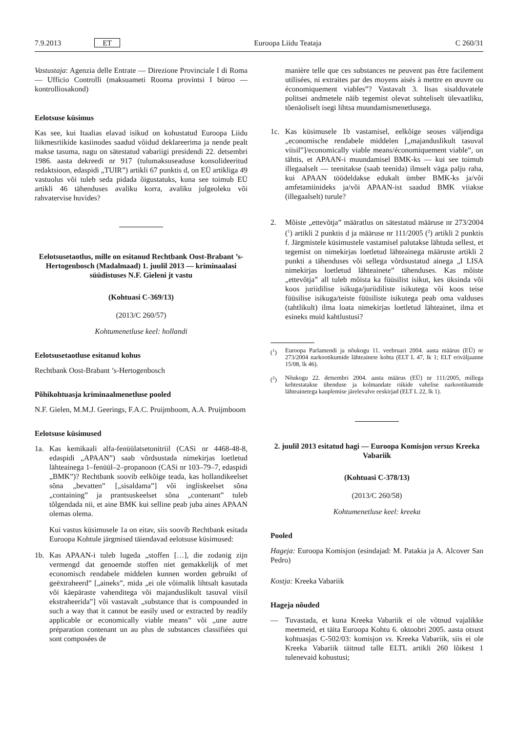7.9.2013 ET Euroopa Liidu Teataja C 260/31
Vastustaja: Agenzia delle Entrate — Direzione Provinciale I di Roma — Ufficio Controlli (maksuameti Rooma provintsi I büroo — kontrolliosakond)
Eelotsuse küsimus
Kas see, kui Itaalias elavad isikud on kohustatud Euroopa Liidu liikmesriikide kasiinodes saadud võidud deklareerima ja nende pealt makse tasuma, nagu on sätestatud vabariigi presidendi 22. detsembri 1986. aasta dekreedi nr 917 (tulumaksuseaduse konsolideeritud redaktsioon, edaspidi „TUIR”) artikli 67 punktis d, on EÜ artikliga 49 vastuolus või tuleb seda pidada õigustatuks, kuna see toimub EÜ artikli 46 tähenduses avaliku korra, avaliku julgeoleku või rahvatervise huvides?
Eelotsusetaotlus, mille on esitanud Rechtbank Oost-Brabant ’s-Hertogenbosch (Madalmaad) 1. juulil 2013 — kriminaalasi süüdistuses N.F. Gieleni jt vastu
(Kohtuasi C-369/13)
(2013/C 260/57)
Kohtumenetluse keel: hollandi
Eelotsusetaotluse esitanud kohus
Rechtbank Oost-Brabant ’s-Hertogenbosch
Põhikohtuasja kriminaalmenetluse pooled
N.F. Gielen, M.M.J. Geerings, F.A.C. Pruijmboom, A.A. Pruijmboom
Eelotsuse küsimused
1a. Kas kemikaali alfa-fenüülatsetonitriil (CASi nr 4468-48-8, edaspidi „APAAN”) saab võrdsustada nimekirjas loetletud lähteainega 1–fenüül–2–propanoon (CASi nr 103–79–7, edaspidi „BMK”)? Rechtbank soovib eelkõige teada, kas hollandikeelset sõna „bevatten” [„sisaldama”] või ingliskeelset sõna „containing” ja prantsuskeelset sõna „contenant” tuleb tõlgendada nii, et aine BMK kui selline peab juba aines APAAN olemas olema.
Kui vastus küsimusele 1a on eitav, siis soovib Rechtbank esitada Euroopa Kohtule järgmised täiendavad eelotsuse küsimused:
1b. Kas APAAN-i tuleb lugeda „stoffen […], die zodanig zijn vermengd dat genoemde stoffen niet gemakkelijk of met economisch rendabele middelen kunnen worden gebruikt of geëxtraheerd” [„aineks”, mida „ei ole võimalik lihtsalt kasutada või käepäraste vahenditega või majanduslikult tasuval viisil ekstraheerida”] või vastavalt „substance that is compounded in such a way that it cannot be easily used or extracted by readily applicable or economically viable means” või „une autre préparation contenant un au plus de substances classifiées qui sont composées de
manière telle que ces substances ne peuvent pas être facilement utilisées, ni extraites par des moyens aisés à mettre en œuvre ou économiquement viables”? Vastavalt 3. lisas sisalduvatele politsei andmetele näib tegemist olevat suhteliselt ülevaatliku, tõenäoliselt isegi lihtsa muundamismenetlusega.
1c. Kas küsimusele 1b vastamisel, eelkõige seoses väljendiga „economische rendabele middelen [„majanduslikult tasuval viisil”]/economically viable means/économiquement viable”, on tähtis, et APAAN-i muundamisel BMK-ks — kui see toimub illegaalselt — teenitakse (saab teenida) ilmselt väga palju raha, kui APAAN töödeldakse edukalt ümber BMK-ks ja/või amfetamiinideks ja/või APAAN-ist saadud BMK viiakse (illegaalselt) turule?
2. Mõiste „ettevõtja” määratlus on sätestatud määruse nr 273/2004 (<sup>1</sup>) artikli 2 punktis d ja määruse nr 111/2005 (<sup>2</sup>) artikli 2 punktis f. Järgmistele küsimustele vastamisel palutakse lähtuda sellest, et tegemist on nimekirjas loetletud lähteainega määruste artikli 2 punkti a tähenduses või sellega võrdsustatud ainega „I LISA nimekirjas loetletud lähteainete” tähenduses. Kas mõiste „ettevõtja” all tuleb mõista ka füüsilist isikut, kes üksinda või koos juriidilise isikuga/juriidiliste isikutega või koos teise füüsilise isikuga/teiste füüsiliste isikutega peab oma valduses (tahtlikult) ilma loata nimekirjas loetletud lähteainet, ilma et esineks muid kahtlustusi?
(<sup>1</sup>) Euroopa Parlamendi ja nõukogu 11. veebruari 2004. aasta määrus (EÜ) nr 273/2004 narkootikumide lähteainete kohta (ELT L 47, lk 1; ELT eriväljaanne 15/08, lk 46).
(<sup>2</sup>) Nõukogu 22. detsembri 2004. aasta määrus (EÜ) nr 111/2005, millega kehtestatakse ühenduse ja kolmandate riikide vahelise narkootikumide lähteainetega kauplemise järelevalve eeskirjad (ELT L 22, lk 1).
2. juulil 2013 esitatud hagi — Euroopa Komisjon versus Kreeka Vabariik
(Kohtuasi C-378/13)
(2013/C 260/58)
Kohtumenetluse keel: kreeka
Pooled
Hageja: Euroopa Komisjon (esindajad: M. Patakia ja A. Alcover San Pedro)
Kostja: Kreeka Vabariik
Hageja nõuded
— Tuvastada, et kuna Kreeka Vabariik ei ole võtnud vajalikke meetmeid, et täita Euroopa Kohtu 6. oktoobri 2005. aasta otsust kohtuasjas C-502/03: komisjon vs. Kreeka Vabariik, siis ei ole Kreeka Vabariik täitnud talle ELTL artikli 260 lõikest 1 tulenevaid kohustusi;